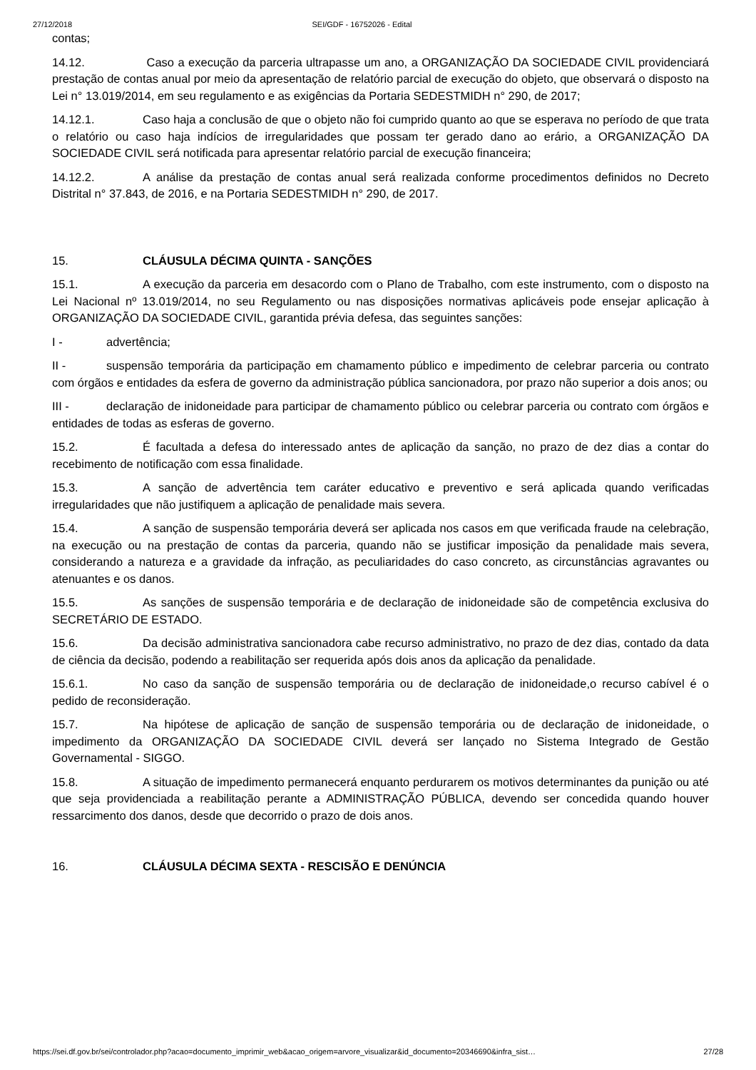27/12/2018 SEI/GDF - 16752026 - Edital
contas;
14.12. Caso a execução da parceria ultrapasse um ano, a ORGANIZAÇÃO DA SOCIEDADE CIVIL providenciará prestação de contas anual por meio da apresentação de relatório parcial de execução do objeto, que observará o disposto na Lei n° 13.019/2014, em seu regulamento e as exigências da Portaria SEDESTMIDH n° 290, de 2017;
14.12.1. Caso haja a conclusão de que o objeto não foi cumprido quanto ao que se esperava no período de que trata o relatório ou caso haja indícios de irregularidades que possam ter gerado dano ao erário, a ORGANIZAÇÃO DA SOCIEDADE CIVIL será notificada para apresentar relatório parcial de execução financeira;
14.12.2. A análise da prestação de contas anual será realizada conforme procedimentos definidos no Decreto Distrital n° 37.843, de 2016, e na Portaria SEDESTMIDH n° 290, de 2017.
15. CLÁUSULA DÉCIMA QUINTA - SANÇÕES
15.1. A execução da parceria em desacordo com o Plano de Trabalho, com este instrumento, com o disposto na Lei Nacional nº 13.019/2014, no seu Regulamento ou nas disposições normativas aplicáveis pode ensejar aplicação à ORGANIZAÇÃO DA SOCIEDADE CIVIL, garantida prévia defesa, das seguintes sanções:
I - advertência;
II - suspensão temporária da participação em chamamento público e impedimento de celebrar parceria ou contrato com órgãos e entidades da esfera de governo da administração pública sancionadora, por prazo não superior a dois anos; ou
III - declaração de inidoneidade para participar de chamamento público ou celebrar parceria ou contrato com órgãos e entidades de todas as esferas de governo.
15.2. É facultada a defesa do interessado antes de aplicação da sanção, no prazo de dez dias a contar do recebimento de notificação com essa finalidade.
15.3. A sanção de advertência tem caráter educativo e preventivo e será aplicada quando verificadas irregularidades que não justifiquem a aplicação de penalidade mais severa.
15.4. A sanção de suspensão temporária deverá ser aplicada nos casos em que verificada fraude na celebração, na execução ou na prestação de contas da parceria, quando não se justificar imposição da penalidade mais severa, considerando a natureza e a gravidade da infração, as peculiaridades do caso concreto, as circunstâncias agravantes ou atenuantes e os danos.
15.5. As sanções de suspensão temporária e de declaração de inidoneidade são de competência exclusiva do SECRETÁRIO DE ESTADO.
15.6. Da decisão administrativa sancionadora cabe recurso administrativo, no prazo de dez dias, contado da data de ciência da decisão, podendo a reabilitação ser requerida após dois anos da aplicação da penalidade.
15.6.1. No caso da sanção de suspensão temporária ou de declaração de inidoneidade,o recurso cabível é o pedido de reconsideração.
15.7. Na hipótese de aplicação de sanção de suspensão temporária ou de declaração de inidoneidade, o impedimento da ORGANIZAÇÃO DA SOCIEDADE CIVIL deverá ser lançado no Sistema Integrado de Gestão Governamental - SIGGO.
15.8. A situação de impedimento permanecerá enquanto perdurarem os motivos determinantes da punição ou até que seja providenciada a reabilitação perante a ADMINISTRAÇÃO PÚBLICA, devendo ser concedida quando houver ressarcimento dos danos, desde que decorrido o prazo de dois anos.
16. CLÁUSULA DÉCIMA SEXTA - RESCISÃO E DENÚNCIA
https://sei.df.gov.br/sei/controlador.php?acao=documento_imprimir_web&acao_origem=arvore_visualizar&id_documento=20346690&infra_sist… 27/28